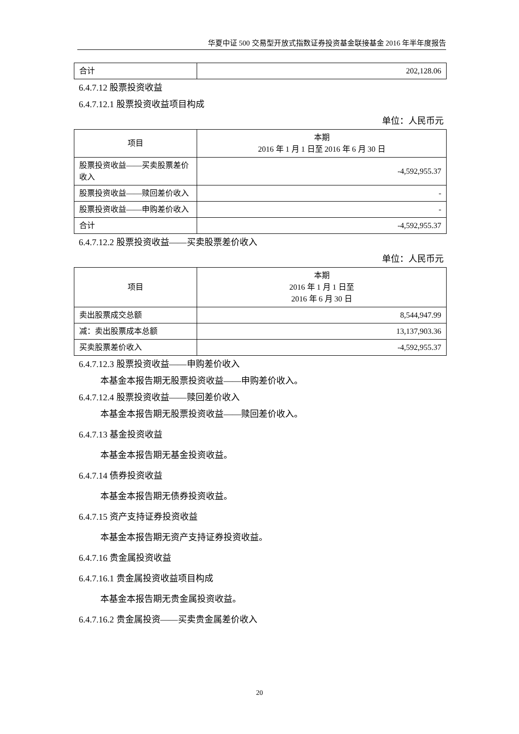华夏中证 500 交易型开放式指数证券投资基金联接基金 2016 年半年度报告
| 合计 | 202,128.06 |
6.4.7.12 股票投资收益
6.4.7.12.1 股票投资收益项目构成
单位：人民币元
| 项目 | 本期 2016 年 1 月 1 日至 2016 年 6 月 30 日 |
| --- | --- |
| 股票投资收益——买卖股票差价收入 | -4,592,955.37 |
| 股票投资收益——赎回差价收入 | - |
| 股票投资收益——申购差价收入 | - |
| 合计 | -4,592,955.37 |
6.4.7.12.2 股票投资收益——买卖股票差价收入
单位：人民币元
| 项目 | 本期 2016 年 1 月 1 日至 2016 年 6 月 30 日 |
| --- | --- |
| 卖出股票成交总额 | 8,544,947.99 |
| 减：卖出股票成本总额 | 13,137,903.36 |
| 买卖股票差价收入 | -4,592,955.37 |
6.4.7.12.3 股票投资收益——申购差价收入
本基金本报告期无股票投资收益——申购差价收入。
6.4.7.12.4 股票投资收益——赎回差价收入
本基金本报告期无股票投资收益——赎回差价收入。
6.4.7.13 基金投资收益
本基金本报告期无基金投资收益。
6.4.7.14 债券投资收益
本基金本报告期无债券投资收益。
6.4.7.15 资产支持证券投资收益
本基金本报告期无资产支持证券投资收益。
6.4.7.16 贵金属投资收益
6.4.7.16.1 贵金属投资收益项目构成
本基金本报告期无贵金属投资收益。
6.4.7.16.2 贵金属投资——买卖贵金属差价收入
20